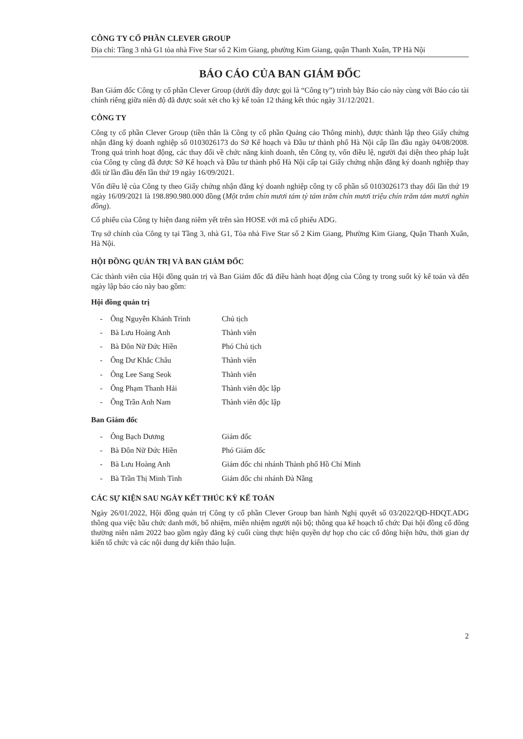CÔNG TY CỔ PHẦN CLEVER GROUP
Địa chỉ: Tầng 3 nhà G1 tòa nhà Five Star số 2 Kim Giang, phường Kim Giang, quận Thanh Xuân, TP Hà Nội
BÁO CÁO CỦA BAN GIÁM ĐỐC
Ban Giám đốc Công ty cổ phần Clever Group (dưới đây được gọi là “Công ty”) trình bày Báo cáo này cùng với Báo cáo tài chính riêng giữa niên độ đã được soát xét cho kỳ kế toán 12 tháng kết thúc ngày 31/12/2021.
CÔNG TY
Công ty cổ phần Clever Group (tiền thân là Công ty cổ phần Quảng cáo Thông minh), được thành lập theo Giấy chứng nhận đăng ký doanh nghiệp số 0103026173 do Sở Kế hoạch và Đầu tư thành phố Hà Nội cấp lần đầu ngày 04/08/2008. Trong quá trình hoạt động, các thay đổi về chức năng kinh doanh, tên Công ty, vốn điều lệ, người đại diện theo pháp luật của Công ty cũng đã được Sở Kế hoạch và Đầu tư thành phố Hà Nội cấp tại Giấy chứng nhận đăng ký doanh nghiệp thay đổi từ lần đầu đến lần thứ 19 ngày 16/09/2021.
Vốn điều lệ của Công ty theo Giấy chứng nhận đăng ký doanh nghiệp công ty cổ phần số 0103026173 thay đổi lần thứ 19 ngày 16/09/2021 là 198.890.980.000 đồng (Một trăm chín mươi tám tỷ tám trăm chín mươi triệu chín trăm tám mươi nghìn đồng).
Cổ phiếu của Công ty hiện đang niêm yết trên sàn HOSE với mã cổ phiếu ADG.
Trụ sở chính của Công ty tại Tầng 3, nhà G1, Tòa nhà Five Star số 2 Kim Giang, Phường Kim Giang, Quận Thanh Xuân, Hà Nội.
HỘI ĐỒNG QUẢN TRỊ VÀ BAN GIÁM ĐỐC
Các thành viên của Hội đồng quản trị và Ban Giám đốc đã điều hành hoạt động của Công ty trong suốt kỳ kế toán và đến ngày lập báo cáo này bao gồm:
Hội đồng quản trị
| - | Ông Nguyễn Khánh Trình | Chủ tịch |
| - | Bà Lưu Hoàng Anh | Thành viên |
| - | Bà Đôn Nữ Đức Hiền | Phó Chủ tịch |
| - | Ông Dư Khắc Châu | Thành viên |
| - | Ông Lee Sang Seok | Thành viên |
| - | Ông Phạm Thanh Hải | Thành viên độc lập |
| - | Ông Trần Anh Nam | Thành viên độc lập |
Ban Giám đốc
| - | Ông Bạch Dương | Giám đốc |
| - | Bà Đôn Nữ Đức Hiền | Phó Giám đốc |
| - | Bà Lưu Hoàng Anh | Giám đốc chi nhánh Thành phố Hồ Chí Minh |
| - | Bà Trần Thị Minh Tình | Giám đốc chi nhánh Đà Nẵng |
CÁC SỰ KIỆN SAU NGÀY KẾT THÚC KỲ KẾ TOÁN
Ngày 26/01/2022, Hội đồng quản trị Công ty cổ phần Clever Group ban hành Nghị quyết số 03/2022/QĐ-HĐQT.ADG thông qua việc bầu chức danh mới, bổ nhiệm, miễn nhiệm người nội bộ; thông qua kế hoạch tổ chức Đại hội đồng cổ đông thường niên năm 2022 bao gồm ngày đăng ký cuối cùng thực hiện quyền dự họp cho các cổ đông hiện hữu, thời gian dự kiến tổ chức và các nội dung dự kiến thảo luận.
2